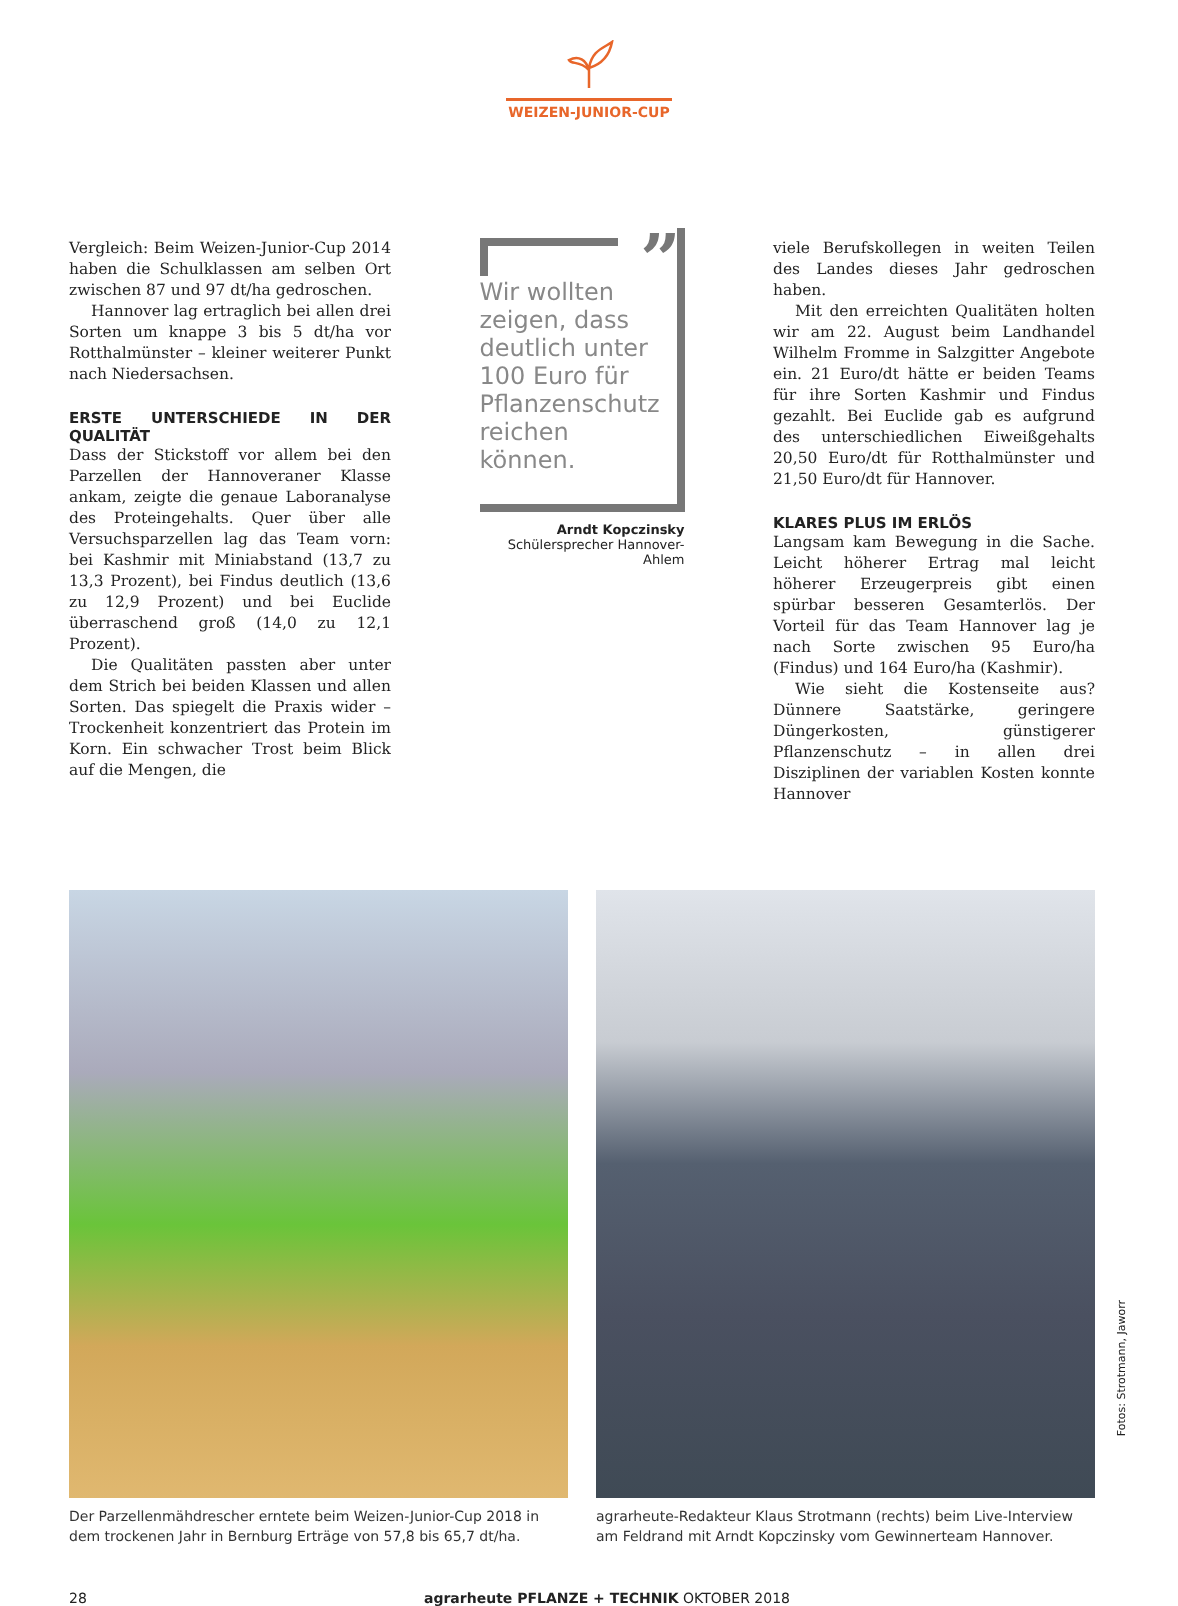WEIZEN-JUNIOR-CUP
Vergleich: Beim Weizen-Junior-Cup 2014 haben die Schulklassen am selben Ort zwischen 87 und 97 dt/ha gedroschen.
Hannover lag ertraglich bei allen drei Sorten um knappe 3 bis 5 dt/ha vor Rotthalmünster – kleiner weiterer Punkt nach Niedersachsen.
ERSTE UNTERSCHIEDE IN DER QUALITÄT
Dass der Stickstoff vor allem bei den Parzellen der Hannoveraner Klasse ankam, zeigte die genaue Laboranalyse des Proteingehalts. Quer über alle Versuchsparzellen lag das Team vorn: bei Kashmir mit Miniabstand (13,7 zu 13,3 Prozent), bei Findus deutlich (13,6 zu 12,9 Prozent) und bei Euclide überraschend groß (14,0 zu 12,1 Prozent).
Die Qualitäten passten aber unter dem Strich bei beiden Klassen und allen Sorten. Das spiegelt die Praxis wider – Trockenheit konzentriert das Protein im Korn. Ein schwacher Trost beim Blick auf die Mengen, die
” Wir wollten zeigen, dass deutlich unter 100 Euro für Pflanzenschutz reichen können.
Arndt Kopczinsky
Schülersprecher Hannover-Ahlem
viele Berufskollegen in weiten Teilen des Landes dieses Jahr gedroschen haben.
Mit den erreichten Qualitäten holten wir am 22. August beim Landhandel Wilhelm Fromme in Salzgitter Angebote ein. 21 Euro/dt hätte er beiden Teams für ihre Sorten Kashmir und Findus gezahlt. Bei Euclide gab es aufgrund des unterschiedlichen Eiweißgehalts 20,50 Euro/dt für Rotthalmünster und 21,50 Euro/dt für Hannover.
KLARES PLUS IM ERLÖS
Langsam kam Bewegung in die Sache. Leicht höherer Ertrag mal leicht höherer Erzeugerpreis gibt einen spürbar besseren Gesamterlös. Der Vorteil für das Team Hannover lag je nach Sorte zwischen 95 Euro/ha (Findus) und 164 Euro/ha (Kashmir).
Wie sieht die Kostenseite aus? Dünnere Saatstärke, geringere Düngerkosten, günstigerer Pflanzenschutz – in allen drei Disziplinen der variablen Kosten konnte Hannover
Der Parzellenmähdrescher erntete beim Weizen-Junior-Cup 2018 in dem trockenen Jahr in Bernburg Erträge von 57,8 bis 65,7 dt/ha.
agrarheute-Redakteur Klaus Strotmann (rechts) beim Live-Interview am Feldrand mit Arndt Kopczinsky vom Gewinnerteam Hannover.
Fotos: Strotmann, Jaworr
28 agrarheute PFLANZE + TECHNIK OKTOBER 2018